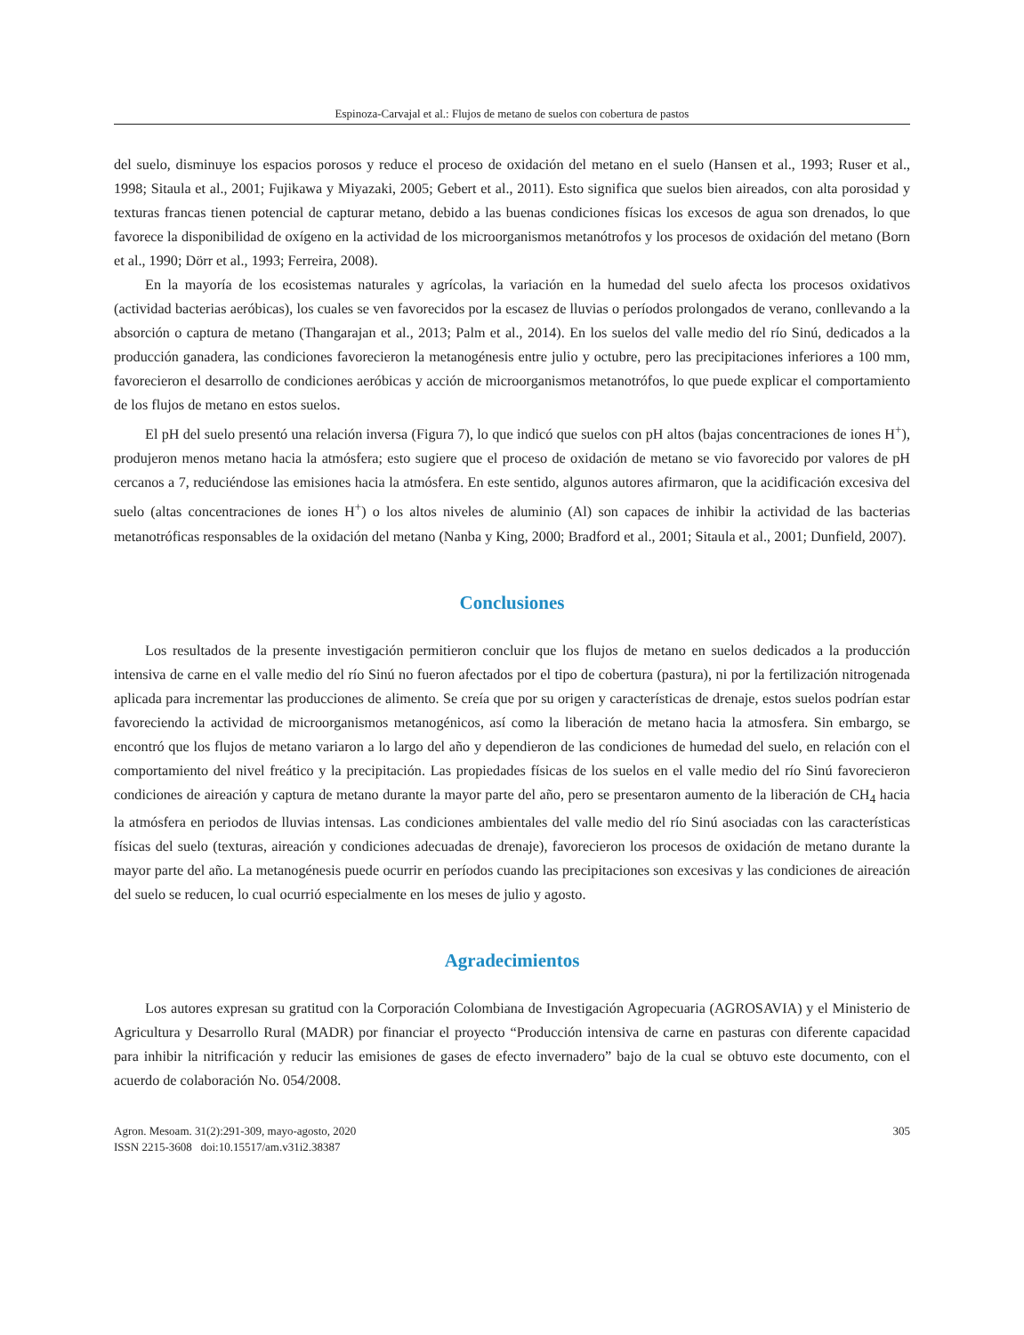Espinoza-Carvajal et al.: Flujos de metano de suelos con cobertura de pastos
del suelo, disminuye los espacios porosos y reduce el proceso de oxidación del metano en el suelo (Hansen et al., 1993; Ruser et al., 1998; Sitaula et al., 2001; Fujikawa y Miyazaki, 2005; Gebert et al., 2011). Esto significa que suelos bien aireados, con alta porosidad y texturas francas tienen potencial de capturar metano, debido a las buenas condiciones físicas los excesos de agua son drenados, lo que favorece la disponibilidad de oxígeno en la actividad de los microorganismos metanótrofos y los procesos de oxidación del metano (Born et al., 1990; Dörr et al., 1993; Ferreira, 2008).
En la mayoría de los ecosistemas naturales y agrícolas, la variación en la humedad del suelo afecta los procesos oxidativos (actividad bacterias aeróbicas), los cuales se ven favorecidos por la escasez de lluvias o períodos prolongados de verano, conllevando a la absorción o captura de metano (Thangarajan et al., 2013; Palm et al., 2014). En los suelos del valle medio del río Sinú, dedicados a la producción ganadera, las condiciones favorecieron la metanogénesis entre julio y octubre, pero las precipitaciones inferiores a 100 mm, favorecieron el desarrollo de condiciones aeróbicas y acción de microorganismos metanotrófos, lo que puede explicar el comportamiento de los flujos de metano en estos suelos.
El pH del suelo presentó una relación inversa (Figura 7), lo que indicó que suelos con pH altos (bajas concentraciones de iones H<sup>+</sup>), produjeron menos metano hacia la atmósfera; esto sugiere que el proceso de oxidación de metano se vio favorecido por valores de pH cercanos a 7, reduciéndose las emisiones hacia la atmósfera. En este sentido, algunos autores afirmaron, que la acidificación excesiva del suelo (altas concentraciones de iones H<sup>+</sup>) o los altos niveles de aluminio (Al) son capaces de inhibir la actividad de las bacterias metanotróficas responsables de la oxidación del metano (Nanba y King, 2000; Bradford et al., 2001; Sitaula et al., 2001; Dunfield, 2007).
Conclusiones
Los resultados de la presente investigación permitieron concluir que los flujos de metano en suelos dedicados a la producción intensiva de carne en el valle medio del río Sinú no fueron afectados por el tipo de cobertura (pastura), ni por la fertilización nitrogenada aplicada para incrementar las producciones de alimento. Se creía que por su origen y características de drenaje, estos suelos podrían estar favoreciendo la actividad de microorganismos metanogénicos, así como la liberación de metano hacia la atmosfera. Sin embargo, se encontró que los flujos de metano variaron a lo largo del año y dependieron de las condiciones de humedad del suelo, en relación con el comportamiento del nivel freático y la precipitación. Las propiedades físicas de los suelos en el valle medio del río Sinú favorecieron condiciones de aireación y captura de metano durante la mayor parte del año, pero se presentaron aumento de la liberación de CH<sub>4</sub> hacia la atmósfera en periodos de lluvias intensas. Las condiciones ambientales del valle medio del río Sinú asociadas con las características físicas del suelo (texturas, aireación y condiciones adecuadas de drenaje), favorecieron los procesos de oxidación de metano durante la mayor parte del año. La metanogénesis puede ocurrir en períodos cuando las precipitaciones son excesivas y las condiciones de aireación del suelo se reducen, lo cual ocurrió especialmente en los meses de julio y agosto.
Agradecimientos
Los autores expresan su gratitud con la Corporación Colombiana de Investigación Agropecuaria (AGROSAVIA) y el Ministerio de Agricultura y Desarrollo Rural (MADR) por financiar el proyecto “Producción intensiva de carne en pasturas con diferente capacidad para inhibir la nitrificación y reducir las emisiones de gases de efecto invernadero” bajo de la cual se obtuvo este documento, con el acuerdo de colaboración No. 054/2008.
Agron. Mesoam. 31(2):291-309, mayo-agosto, 2020
ISSN 2215-3608 doi:10.15517/am.v31i2.38387
305